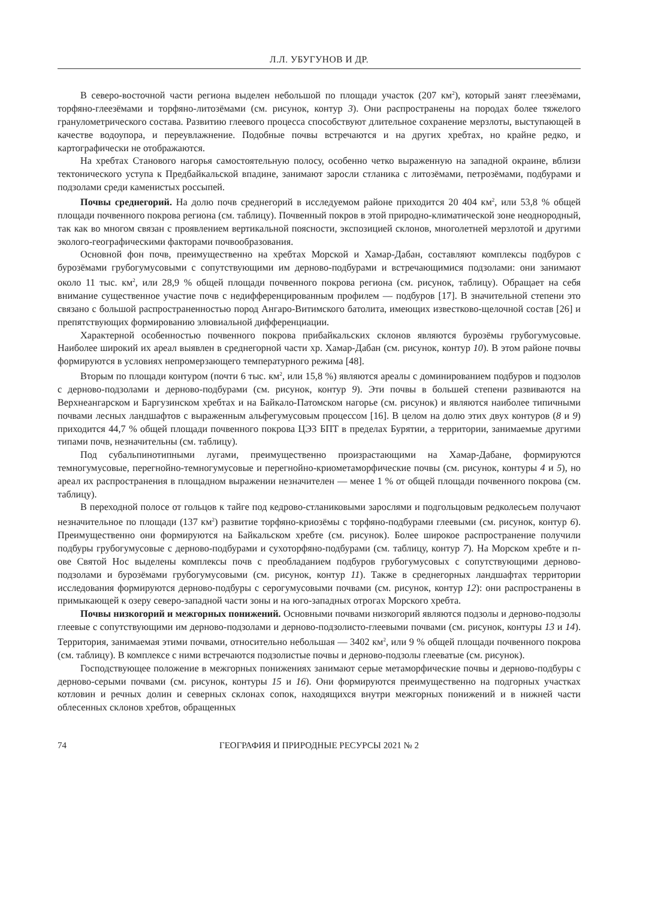Л.Л. УБУГУНОВ И ДР.
В северо-восточной части региона выделен небольшой по площади участок (207 км<sup>2</sup>), который занят глеезёмами, торфяно-глеезёмами и торфяно-литозёмами (см. рисунок, контур 3). Они распространены на породах более тяжелого гранулометрического состава. Развитию глеевого процесса способствуют длительное сохранение мерзлоты, выступающей в качестве водоупора, и переувлажнение. Подобные почвы встречаются и на других хребтах, но крайне редко, и картографически не отображаются.
На хребтах Станового нагорья самостоятельную полосу, особенно четко выраженную на западной окраине, вблизи тектонического уступа к Предбайкальской впадине, занимают заросли стланика с литозёмами, петрозёмами, подбурами и подзолами среди каменистых россыпей.
Почвы среднегорий. На долю почв среднегорий в исследуемом районе приходится 20 404 км<sup>2</sup>, или 53,8 % общей площади почвенного покрова региона (см. таблицу). Почвенный покров в этой природно-климатической зоне неоднородный, так как во многом связан с проявлением вертикальной поясности, экспозицией склонов, многолетней мерзлотой и другими эколого-географическими факторами почвообразования.
Основной фон почв, преимущественно на хребтах Морской и Хамар-Дабан, составляют комплексы подбуров с бурозёмами грубогумусовыми с сопутствующими им дерново-подбурами и встречающимися подзолами: они занимают около 11 тыс. км<sup>2</sup>, или 28,9 % общей площади почвенного покрова региона (см. рисунок, таблицу). Обращает на себя внимание существенное участие почв с недифференцированным профилем — подбуров [17]. В значительной степени это связано с большой распространенностью пород Ангаро-Витимского батолита, имеющих известково-щелочной состав [26] и препятствующих формированию элювиальной дифференциации.
Характерной особенностью почвенного покрова прибайкальских склонов являются бурозёмы грубогумусовые. Наиболее широкий их ареал выявлен в среднегорной части хр. Хамар-Дабан (см. рисунок, контур 10). В этом районе почвы формируются в условиях непромерзающего температурного режима [48].
Вторым по площади контуром (почти 6 тыс. км<sup>2</sup>, или 15,8 %) являются ареалы с доминированием подбуров и подзолов с дерново-подзолами и дерново-подбурами (см. рисунок, контур 9). Эти почвы в большей степени развиваются на Верхнеангарском и Баргузинском хребтах и на Байкало-Патомском нагорье (см. рисунок) и являются наиболее типичными почвами лесных ландшафтов с выраженным альфегумусовым процессом [16]. В целом на долю этих двух контуров (8 и 9) приходится 44,7 % общей площади почвенного покрова ЦЭЗ БПТ в пределах Бурятии, а территории, занимаемые другими типами почв, незначительны (см. таблицу).
Под субальпинотипными лугами, преимущественно произрастающими на Хамар-Дабане, формируются темногумусовые, перегнойно-темногумусовые и перегнойно-криометаморфические почвы (см. рисунок, контуры 4 и 5), но ареал их распространения в площадном выражении незначителен — менее 1 % от общей площади почвенного покрова (см. таблицу).
В переходной полосе от гольцов к тайге под кедрово-стланиковыми зарослями и подгольцовым редколесьем получают незначительное по площади (137 км<sup>2</sup>) развитие торфяно-криозёмы с торфяно-подбурами глеевыми (см. рисунок, контур 6). Преимущественно они формируются на Байкальском хребте (см. рисунок). Более широкое распространение получили подбуры грубогумусовые с дерново-подбурами и сухоторфяно-подбурами (см. таблицу, контур 7). На Морском хребте и п-ове Святой Нос выделены комплексы почв с преобладанием подбуров грубогумусовых с сопутствующими дерново-подзолами и бурозёмами грубогумусовыми (см. рисунок, контур 11). Также в среднегорных ландшафтах территории исследования формируются дерново-подбуры с серогумусовыми почвами (см. рисунок, контур 12): они распространены в примыкающей к озеру северо-западной части зоны и на юго-западных отрогах Морского хребта.
Почвы низкогорий и межгорных понижений. Основными почвами низкогорий являются подзолы и дерново-подзолы глеевые с сопутствующими им дерново-подзолами и дерново-подзолисто-глеевыми почвами (см. рисунок, контуры 13 и 14). Территория, занимаемая этими почвами, относительно небольшая — 3402 км<sup>2</sup>, или 9 % общей площади почвенного покрова (см. таблицу). В комплексе с ними встречаются подзолистые почвы и дерново-подзолы глееватые (см. рисунок).
Господствующее положение в межгорных понижениях занимают серые метаморфические почвы и дерново-подбуры с дерново-серыми почвами (см. рисунок, контуры 15 и 16). Они формируются преимущественно на подгорных участках котловин и речных долин и северных склонах сопок, находящихся внутри межгорных понижений и в нижней части облесенных склонов хребтов, обращенных
74 ГЕОГРАФИЯ И ПРИРОДНЫЕ РЕСУРСЫ 2021 № 2